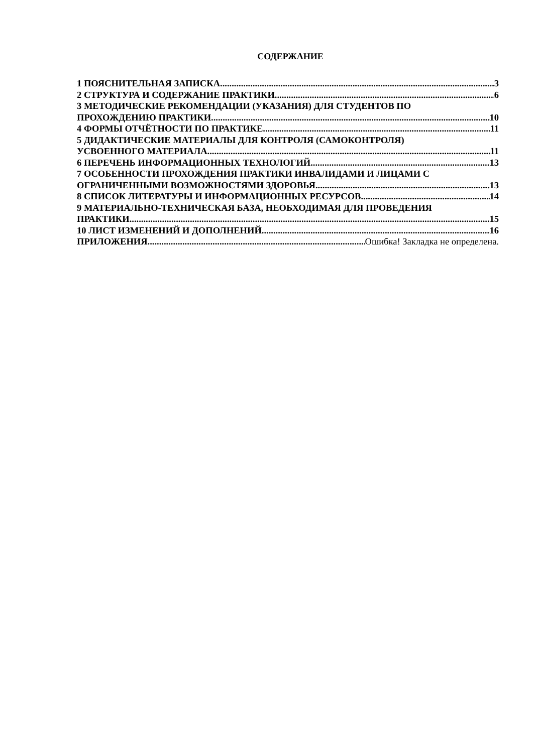СОДЕРЖАНИЕ
1 ПОЯСНИТЕЛЬНАЯ ЗАПИСКА 3
2 СТРУКТУРА И СОДЕРЖАНИЕ ПРАКТИКИ 6
3 МЕТОДИЧЕСКИЕ РЕКОМЕНДАЦИИ (УКАЗАНИЯ) ДЛЯ СТУДЕНТОВ ПО
ПРОХОЖДЕНИЮ ПРАКТИКИ 10
4 ФОРМЫ ОТЧЁТНОСТИ ПО ПРАКТИКЕ 11
5 ДИДАКТИЧЕСКИЕ МАТЕРИАЛЫ ДЛЯ КОНТРОЛЯ (САМОКОНТРОЛЯ)
УСВОЕННОГО МАТЕРИАЛА 11
6 ПЕРЕЧЕНЬ ИНФОРМАЦИОННЫХ ТЕХНОЛОГИЙ 13
7 ОСОБЕННОСТИ ПРОХОЖДЕНИЯ ПРАКТИКИ ИНВАЛИДАМИ И ЛИЦАМИ С
ОГРАНИЧЕННЫМИ ВОЗМОЖНОСТЯМИ ЗДОРОВЬЯ 13
8 СПИСОК ЛИТЕРАТУРЫ И ИНФОРМАЦИОННЫХ РЕСУРСОВ 14
9 МАТЕРИАЛЬНО-ТЕХНИЧЕСКАЯ БАЗА, НЕОБХОДИМАЯ ДЛЯ ПРОВЕДЕНИЯ
ПРАКТИКИ 15
10 ЛИСТ ИЗМЕНЕНИЙ И ДОПОЛНЕНИЙ 16
ПРИЛОЖЕНИЯ Ошибка! Закладка не определена.